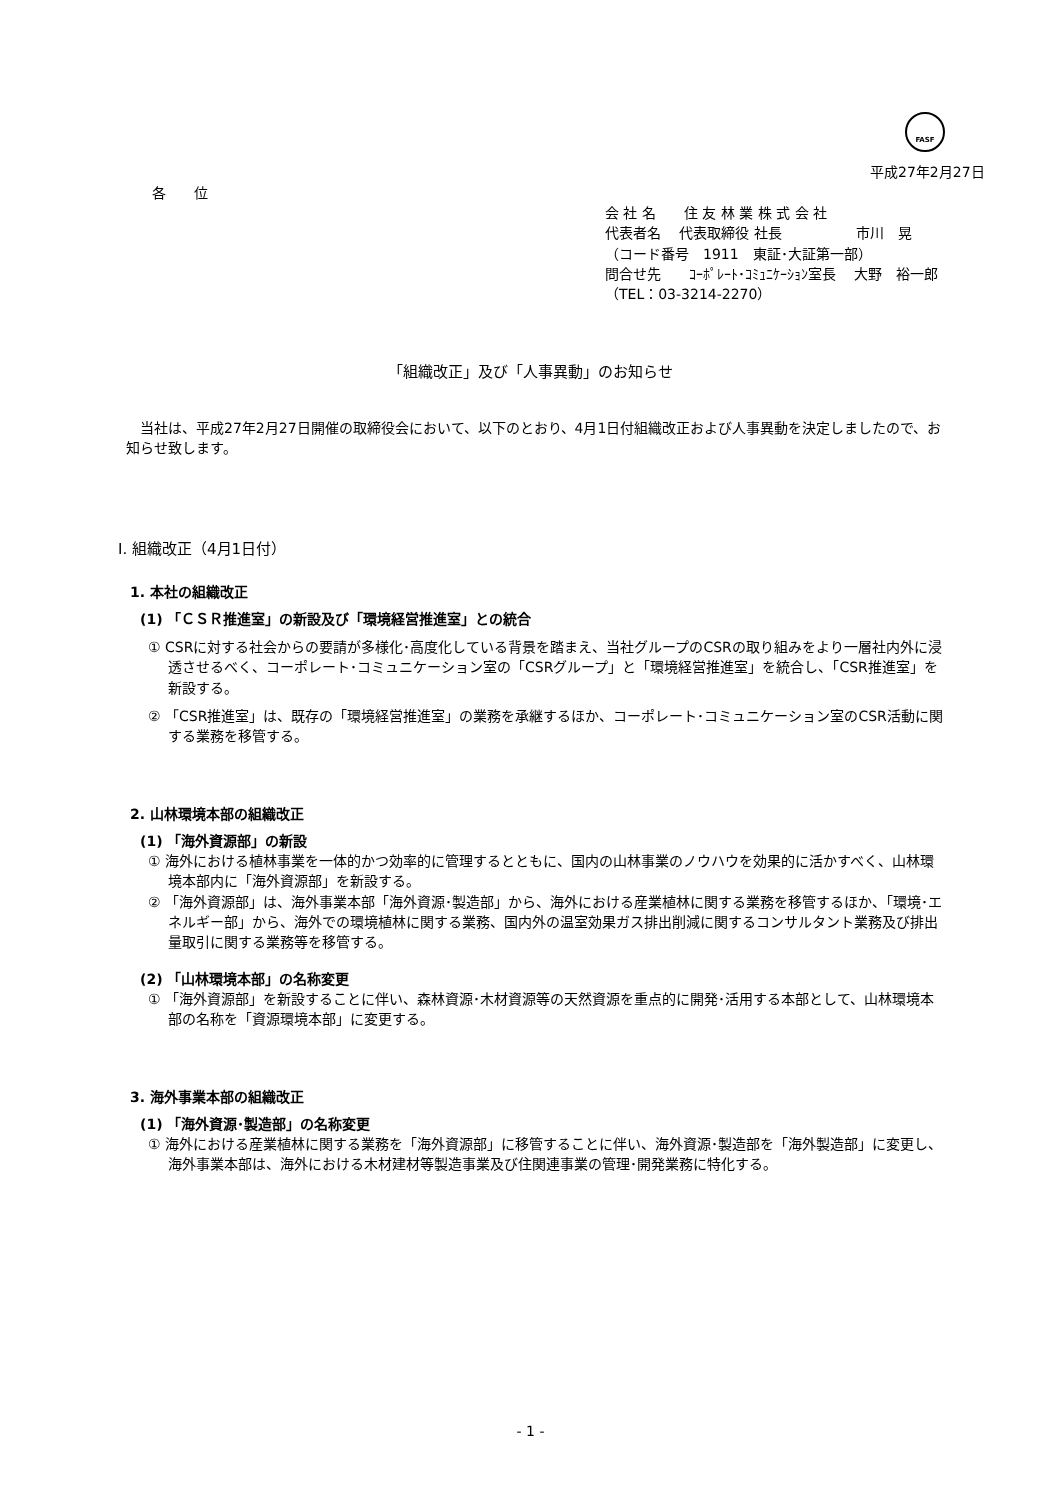FASF
平成27年2月27日
各　　位
会 社 名　　住 友 林 業 株 式 会 社
代表者名　 代表取締役 社長　　　　　 市川　晃
（コード番号　1911　東証･大証第一部）
問合せ先　　ｺｰﾎﾟﾚｰﾄ･ｺﾐｭﾆｹｰｼｮﾝ室長　 大野　裕一郎
（TEL：03-3214-2270）
「組織改正」及び「人事異動」のお知らせ
　当社は、平成27年2月27日開催の取締役会において、以下のとおり、4月1日付組織改正および人事異動を決定しましたので、お知らせ致します。
Ⅰ. 組織改正（4月1日付）
1. 本社の組織改正
(1) 「ＣＳＲ推進室」の新設及び「環境経営推進室」との統合
① CSRに対する社会からの要請が多様化･高度化している背景を踏まえ、当社グループのCSRの取り組みをより一層社内外に浸透させるべく、コーポレート･コミュニケーション室の「CSRグループ」と「環境経営推進室」を統合し、「CSR推進室」を新設する。
② 「CSR推進室」は、既存の「環境経営推進室」の業務を承継するほか、コーポレート･コミュニケーション室のCSR活動に関する業務を移管する。
2. 山林環境本部の組織改正
(1) 「海外資源部」の新設
① 海外における植林事業を一体的かつ効率的に管理するとともに、国内の山林事業のノウハウを効果的に活かすべく、山林環境本部内に「海外資源部」を新設する。
② 「海外資源部」は、海外事業本部「海外資源･製造部」から、海外における産業植林に関する業務を移管するほか、「環境･エネルギー部」から、海外での環境植林に関する業務、国内外の温室効果ガス排出削減に関するコンサルタント業務及び排出量取引に関する業務等を移管する。
(2) 「山林環境本部」の名称変更
① 「海外資源部」を新設することに伴い、森林資源･木材資源等の天然資源を重点的に開発･活用する本部として、山林環境本部の名称を「資源環境本部」に変更する。
3. 海外事業本部の組織改正
(1) 「海外資源･製造部」の名称変更
① 海外における産業植林に関する業務を「海外資源部」に移管することに伴い、海外資源･製造部を「海外製造部」に変更し、海外事業本部は、海外における木材建材等製造事業及び住関連事業の管理･開発業務に特化する。
- 1 -